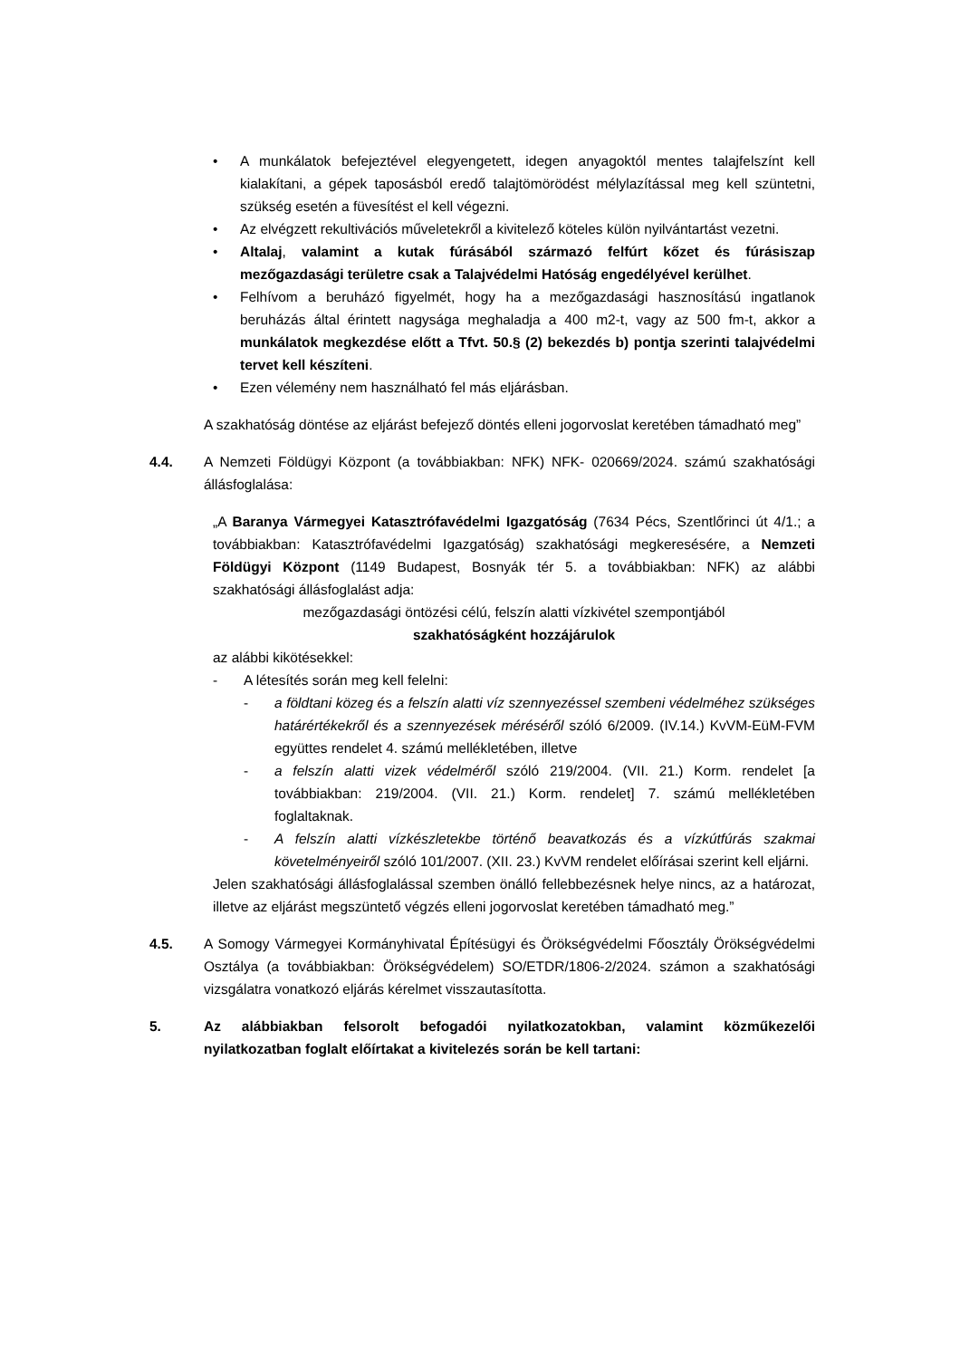• A munkálatok befejeztével elegyengetett, idegen anyagoktól mentes talajfelszínt kell kialakítani, a gépek taposásból eredő talajtömörödést mélylazítással meg kell szüntetni, szükség esetén a füvesítést el kell végezni.
• Az elvégzett rekultivációs műveletekről a kivitelező köteles külön nyilvántartást vezetni.
• Altalaj, valamint a kutak fúrásából származó felfúrt kőzet és fúrásiszap mezőgazdasági területre csak a Talajvédelmi Hatóság engedélyével kerülhet.
• Felhívom a beruházó figyelmét, hogy ha a mezőgazdasági hasznosítású ingatlanok beruházás által érintett nagysága meghaladja a 400 m2-t, vagy az 500 fm-t, akkor a munkálatok megkezdése előtt a Tfvt. 50.§ (2) bekezdés b) pontja szerinti talajvédelmi tervet kell készíteni.
• Ezen vélemény nem használható fel más eljárásban.
A szakhatóság döntése az eljárást befejező döntés elleni jogorvoslat keretében támadható meg”
4.4. A Nemzeti Földügyi Központ (a továbbiakban: NFK) NFK- 020669/2024. számú szakhatósági állásfoglalása:
„A Baranya Vármegyei Katasztrófavédelmi Igazgatóság (7634 Pécs, Szentlőrinci út 4/1.; a továbbiakban: Katasztrófavédelmi Igazgatóság) szakhatósági megkeresésére, a Nemzeti Földügyi Központ (1149 Budapest, Bosnyák tér 5. a továbbiakban: NFK) az alábbi szakhatósági állásfoglalást adja:
mezőgazdasági öntözési célú, felszín alatti vízkivétel szempontjából
szakhatóságként hozzájárulok
az alábbi kikötésekkel:
- A létesítés során meg kell felelni:
- a földtani közeg és a felszín alatti víz szennyezéssel szembeni védelméhez szükséges határértékekről és a szennyezések méréséről szóló 6/2009. (IV.14.) KvVM-EüM-FVM együttes rendelet 4. számú mellékletében, illetve
- a felszín alatti vizek védelméről szóló 219/2004. (VII. 21.) Korm. rendelet [a továbbiakban: 219/2004. (VII. 21.) Korm. rendelet] 7. számú mellékletében foglaltaknak.
- A felszín alatti vízkészletekbe történő beavatkozás és a vízkútfúrás szakmai követelményeiről szóló 101/2007. (XII. 23.) KvVM rendelet előírásai szerint kell eljárni.
Jelen szakhatósági állásfoglalással szemben önálló fellebbezésnek helye nincs, az a határozat, illetve az eljárást megszüntető végzés elleni jogorvoslat keretében támadható meg.”
4.5. A Somogy Vármegyei Kormányhivatal Építésügyi és Örökségvédelmi Főosztály Örökségvédelmi Osztálya (a továbbiakban: Örökségvédelem) SO/ETDR/1806-2/2024. számon a szakhatósági vizsgálatra vonatkozó eljárás kérelmet visszautasította.
5. Az alábbiakban felsorolt befogadói nyilatkozatokban, valamint közműkezelői nyilatkozatban foglalt előírtakat a kivitelezés során be kell tartani: